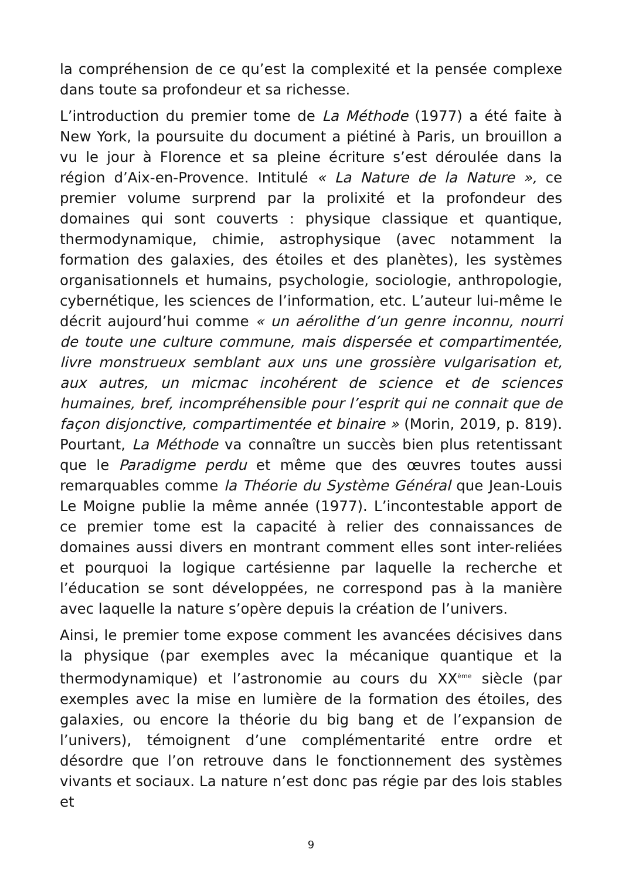la compréhension de ce qu’est la complexité et la pensée complexe dans toute sa profondeur et sa richesse.
L’introduction du premier tome de La Méthode (1977) a été faite à New York, la poursuite du document a piétiné à Paris, un brouillon a vu le jour à Florence et sa pleine écriture s’est déroulée dans la région d’Aix-en-Provence. Intitulé « La Nature de la Nature », ce premier volume surprend par la prolixité et la profondeur des domaines qui sont couverts : physique classique et quantique, thermodynamique, chimie, astrophysique (avec notamment la formation des galaxies, des étoiles et des planètes), les systèmes organisationnels et humains, psychologie, sociologie, anthropologie, cybernétique, les sciences de l’information, etc. L’auteur lui-même le décrit aujourd’hui comme « un aérolithe d’un genre inconnu, nourri de toute une culture commune, mais dispersée et compartimentée, livre monstrueux semblant aux uns une grossière vulgarisation et, aux autres, un micmac incohérent de science et de sciences humaines, bref, incompréhensible pour l’esprit qui ne connait que de façon disjonctive, compartimentée et binaire » (Morin, 2019, p. 819). Pourtant, La Méthode va connaître un succès bien plus retentissant que le Paradigme perdu et même que des œuvres toutes aussi remarquables comme la Théorie du Système Général que Jean-Louis Le Moigne publie la même année (1977). L’incontestable apport de ce premier tome est la capacité à relier des connaissances de domaines aussi divers en montrant comment elles sont inter-reliées et pourquoi la logique cartésienne par laquelle la recherche et l’éducation se sont développées, ne correspond pas à la manière avec laquelle la nature s’opère depuis la création de l’univers.
Ainsi, le premier tome expose comment les avancées décisives dans la physique (par exemples avec la mécanique quantique et la thermodynamique) et l’astronomie au cours du XX<sup>ème</sup> siècle (par exemples avec la mise en lumière de la formation des étoiles, des galaxies, ou encore la théorie du big bang et de l’expansion de l’univers), témoignent d’une complémentarité entre ordre et désordre que l’on retrouve dans le fonctionnement des systèmes vivants et sociaux. La nature n’est donc pas régie par des lois stables et
9